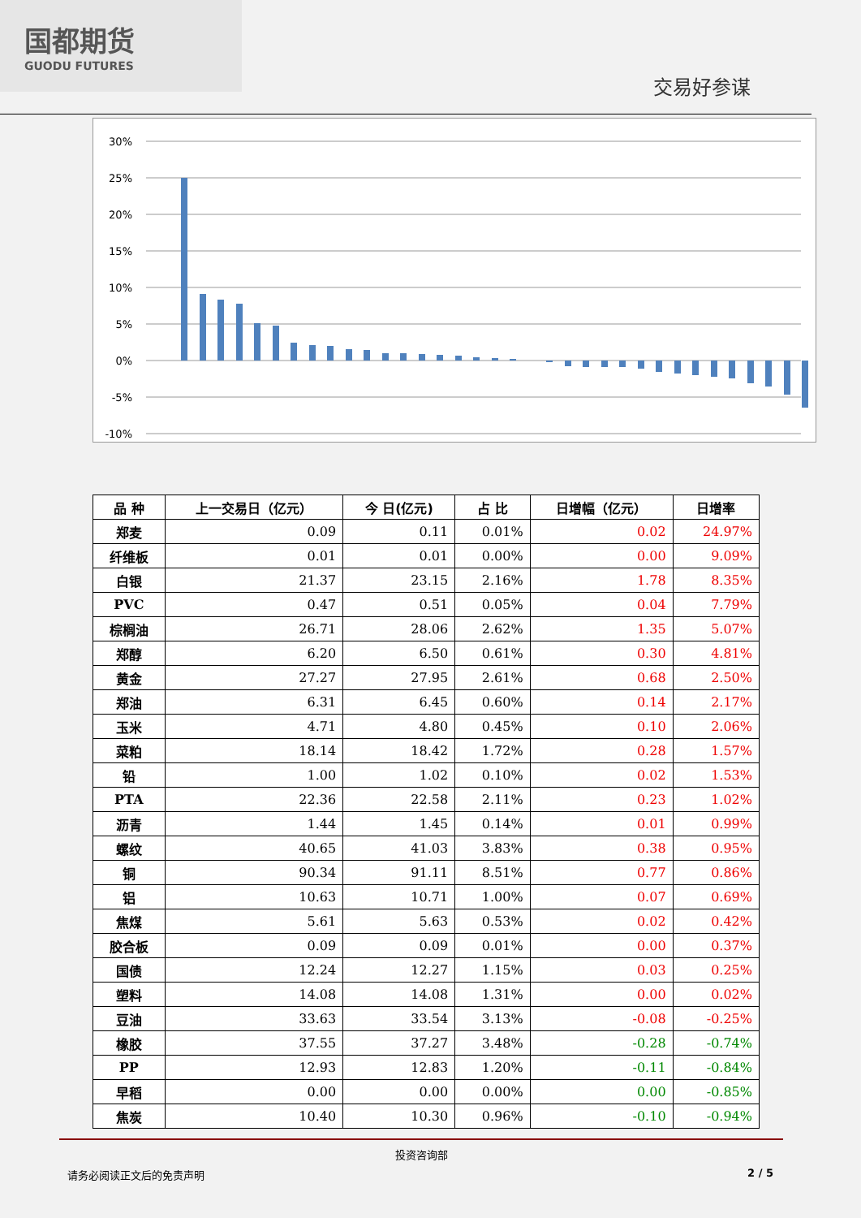国都期货
GUODU FUTURES
交易好参谋
30%
25%
20%
15%
10%
5%
0%
-5%
-10%
| 品 种 | 上一交易日（亿元） | 今 日(亿元) | 占 比 | 日增幅（亿元） | 日增率 |
| --- | --- | --- | --- | --- | --- |
| 郑麦 | 0.09 | 0.11 | 0.01% | 0.02 | 24.97% |
| 纤维板 | 0.01 | 0.01 | 0.00% | 0.00 | 9.09% |
| 白银 | 21.37 | 23.15 | 2.16% | 1.78 | 8.35% |
| PVC | 0.47 | 0.51 | 0.05% | 0.04 | 7.79% |
| 棕榈油 | 26.71 | 28.06 | 2.62% | 1.35 | 5.07% |
| 郑醇 | 6.20 | 6.50 | 0.61% | 0.30 | 4.81% |
| 黄金 | 27.27 | 27.95 | 2.61% | 0.68 | 2.50% |
| 郑油 | 6.31 | 6.45 | 0.60% | 0.14 | 2.17% |
| 玉米 | 4.71 | 4.80 | 0.45% | 0.10 | 2.06% |
| 菜粕 | 18.14 | 18.42 | 1.72% | 0.28 | 1.57% |
| 铅 | 1.00 | 1.02 | 0.10% | 0.02 | 1.53% |
| PTA | 22.36 | 22.58 | 2.11% | 0.23 | 1.02% |
| 沥青 | 1.44 | 1.45 | 0.14% | 0.01 | 0.99% |
| 螺纹 | 40.65 | 41.03 | 3.83% | 0.38 | 0.95% |
| 铜 | 90.34 | 91.11 | 8.51% | 0.77 | 0.86% |
| 铝 | 10.63 | 10.71 | 1.00% | 0.07 | 0.69% |
| 焦煤 | 5.61 | 5.63 | 0.53% | 0.02 | 0.42% |
| 胶合板 | 0.09 | 0.09 | 0.01% | 0.00 | 0.37% |
| 国债 | 12.24 | 12.27 | 1.15% | 0.03 | 0.25% |
| 塑料 | 14.08 | 14.08 | 1.31% | 0.00 | 0.02% |
| 豆油 | 33.63 | 33.54 | 3.13% | -0.08 | -0.25% |
| 橡胶 | 37.55 | 37.27 | 3.48% | -0.28 | -0.74% |
| PP | 12.93 | 12.83 | 1.20% | -0.11 | -0.84% |
| 早稻 | 0.00 | 0.00 | 0.00% | 0.00 | -0.85% |
| 焦炭 | 10.40 | 10.30 | 0.96% | -0.10 | -0.94% |
投资咨询部
请务必阅读正文后的免责声明 2 / 5